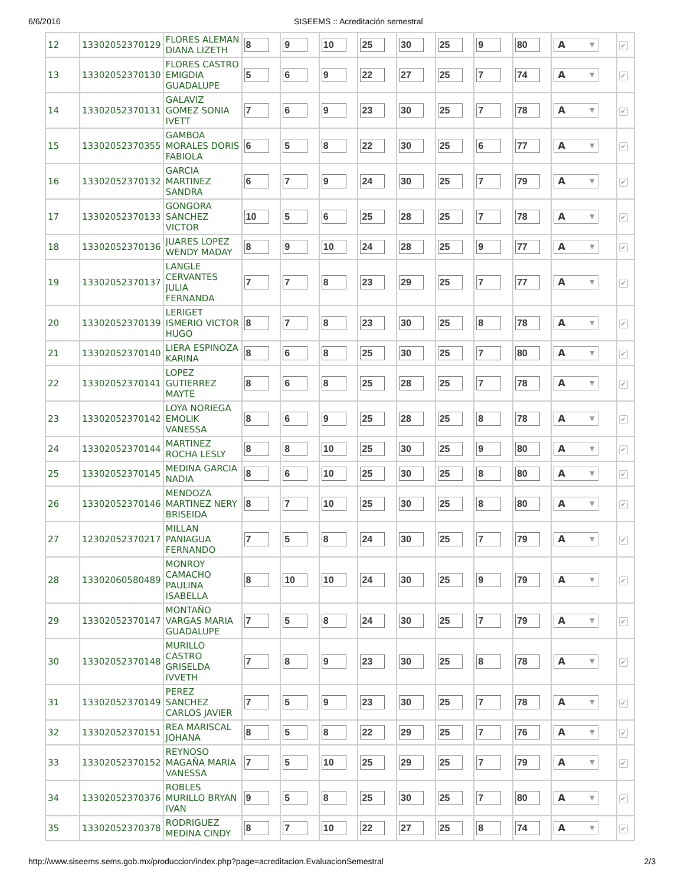6/6/2016 SISEEMS :: Acreditación semestral
| 12 | 13302052370129 | FLORES ALEMAN DIANA LIZETH | 8 | 9 | 10 | 25 | 30 | 25 | 9 | 80 | A ▼ | ✔ |
| 13 | 13302052370130 | FLORES CASTRO EMIGDIA GUADALUPE | 5 | 6 | 9 | 22 | 27 | 25 | 7 | 74 | A ▼ | ✔ |
| 14 | 13302052370131 | GALAVIZ GOMEZ SONIA IVETT | 7 | 6 | 9 | 23 | 30 | 25 | 7 | 78 | A ▼ | ✔ |
| 15 | 13302052370355 | GAMBOA MORALES DORIS FABIOLA | 6 | 5 | 8 | 22 | 30 | 25 | 6 | 77 | A ▼ | ✔ |
| 16 | 13302052370132 | GARCIA MARTINEZ SANDRA | 6 | 7 | 9 | 24 | 30 | 25 | 7 | 79 | A ▼ | ✔ |
| 17 | 13302052370133 | GONGORA SANCHEZ VICTOR | 10 | 5 | 6 | 25 | 28 | 25 | 7 | 78 | A ▼ | ✔ |
| 18 | 13302052370136 | JUARES LOPEZ WENDY MADAY | 8 | 9 | 10 | 24 | 28 | 25 | 9 | 77 | A ▼ | ✔ |
| 19 | 13302052370137 | LANGLE CERVANTES JULIA FERNANDA | 7 | 7 | 8 | 23 | 29 | 25 | 7 | 77 | A ▼ | ✔ |
| 20 | 13302052370139 | LERIGET ISMERIO VICTOR HUGO | 8 | 7 | 8 | 23 | 30 | 25 | 8 | 78 | A ▼ | ✔ |
| 21 | 13302052370140 | LIERA ESPINOZA KARINA | 8 | 6 | 8 | 25 | 30 | 25 | 7 | 80 | A ▼ | ✔ |
| 22 | 13302052370141 | LOPEZ GUTIERREZ MAYTE | 8 | 6 | 8 | 25 | 28 | 25 | 7 | 78 | A ▼ | ✔ |
| 23 | 13302052370142 | LOYA NORIEGA EMOLIK VANESSA | 8 | 6 | 9 | 25 | 28 | 25 | 8 | 78 | A ▼ | ✔ |
| 24 | 13302052370144 | MARTINEZ ROCHA LESLY | 8 | 8 | 10 | 25 | 30 | 25 | 9 | 80 | A ▼ | ✔ |
| 25 | 13302052370145 | MEDINA GARCIA NADIA | 8 | 6 | 10 | 25 | 30 | 25 | 8 | 80 | A ▼ | ✔ |
| 26 | 13302052370146 | MENDOZA MARTINEZ NERY BRISEIDA | 8 | 7 | 10 | 25 | 30 | 25 | 8 | 80 | A ▼ | ✔ |
| 27 | 12302052370217 | MILLAN PANIAGUA FERNANDO | 7 | 5 | 8 | 24 | 30 | 25 | 7 | 79 | A ▼ | ✔ |
| 28 | 13302060580489 | MONROY CAMACHO PAULINA ISABELLA | 8 | 10 | 10 | 24 | 30 | 25 | 9 | 79 | A ▼ | ✔ |
| 29 | 13302052370147 | MONTAÑO VARGAS MARIA GUADALUPE | 7 | 5 | 8 | 24 | 30 | 25 | 7 | 79 | A ▼ | ✔ |
| 30 | 13302052370148 | MURILLO CASTRO GRISELDA IVVETH | 7 | 8 | 9 | 23 | 30 | 25 | 8 | 78 | A ▼ | ✔ |
| 31 | 13302052370149 | PEREZ SANCHEZ CARLOS JAVIER | 7 | 5 | 9 | 23 | 30 | 25 | 7 | 78 | A ▼ | ✔ |
| 32 | 13302052370151 | REA MARISCAL JOHANA | 8 | 5 | 8 | 22 | 29 | 25 | 7 | 76 | A ▼ | ✔ |
| 33 | 13302052370152 | REYNOSO MAGAÑA MARIA VANESSA | 7 | 5 | 10 | 25 | 29 | 25 | 7 | 79 | A ▼ | ✔ |
| 34 | 13302052370376 | ROBLES MURILLO BRYAN IVAN | 9 | 5 | 8 | 25 | 30 | 25 | 7 | 80 | A ▼ | ✔ |
| 35 | 13302052370378 | RODRIGUEZ MEDINA CINDY | 8 | 7 | 10 | 22 | 27 | 25 | 8 | 74 | A ▼ | ✔ |
http://www.siseems.sems.gob.mx/produccion/index.php?page=acreditacion.EvaluacionSemestral 2/3